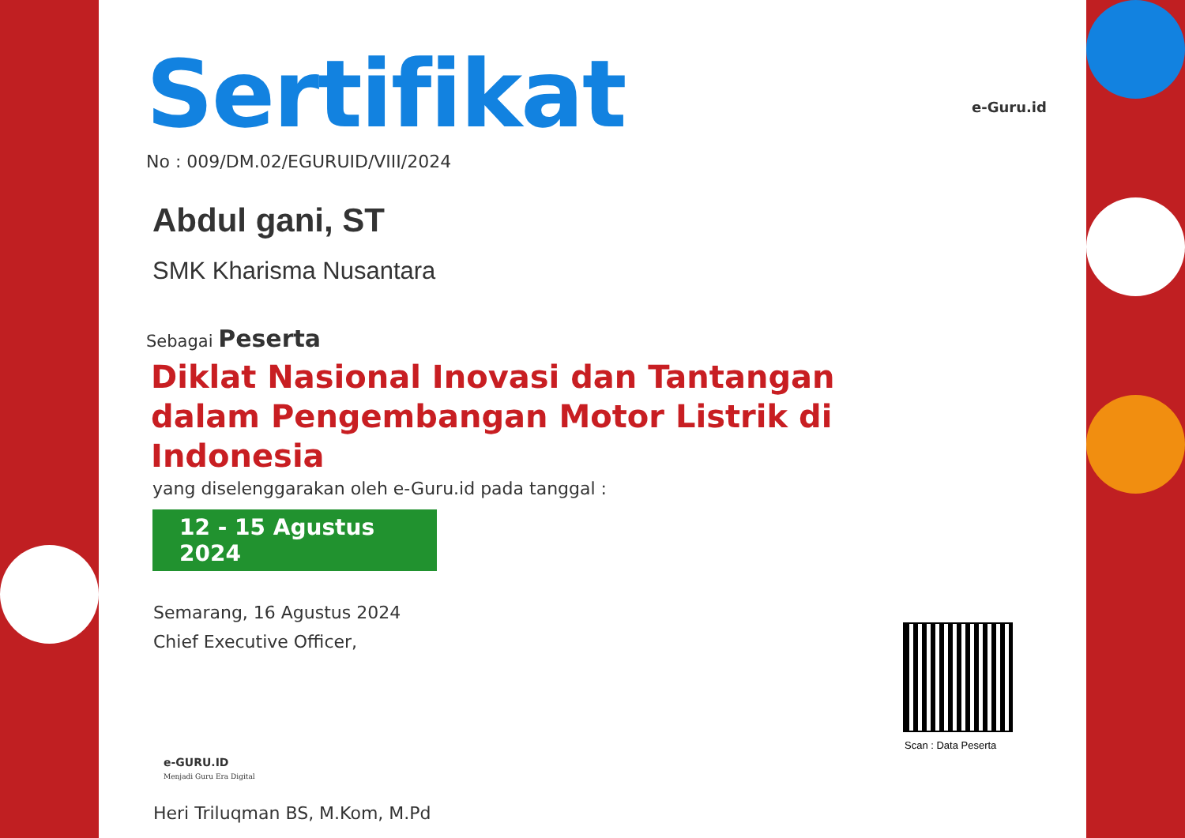e-Guru.id
Sertifikat
No : 009/DM.02/EGURUID/VIII/2024
Abdul gani, ST
SMK Kharisma Nusantara
Sebagai Peserta
Diklat Nasional Inovasi dan Tantangan dalam Pengembangan Motor Listrik di Indonesia
yang diselenggarakan oleh e-Guru.id pada tanggal :
12 - 15 Agustus 2024
Semarang, 16 Agustus 2024
Chief Executive Officer,
e-GURU.ID
Menjadi Guru Era Digital
Heri Triluqman BS, M.Kom, M.Pd
Scan : Data Peserta